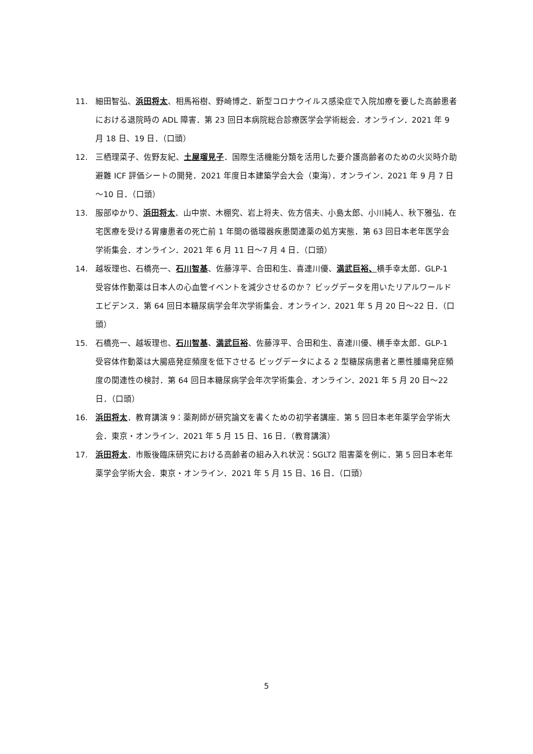11. 細田智弘、浜田将太、相馬裕樹、野崎博之．新型コロナウイルス感染症で入院加療を要した高齢患者における退院時の ADL 障害．第 23 回日本病院総合診療医学会学術総会．オンライン．2021 年 9 月 18 日、19 日．（口頭）
12. 三栖理菜子、佐野友紀、土屋瑠見子．国際生活機能分類を活用した要介護高齢者のための火災時介助避難 ICF 評価シートの開発．2021 年度日本建築学会大会（東海）．オンライン．2021 年 9 月 7 日～10 日．（口頭）
13. 服部ゆかり、浜田将太、山中崇、木棚究、岩上将夫、佐方信夫、小島太郎、小川純人、秋下雅弘．在宅医療を受ける胃瘻患者の死亡前 1 年間の循環器疾患関連薬の処方実態．第 63 回日本老年医学会学術集会．オンライン．2021 年 6 月 11 日～7 月 4 日．（口頭）
14. 越坂理也、石橋亮一、石川智基、佐藤淳平、合田和生、喜連川優、満武巨裕、横手幸太郎．GLP-1 受容体作動薬は日本人の心血管イベントを減少させるのか？ ビッグデータを用いたリアルワールドエビデンス．第 64 回日本糖尿病学会年次学術集会．オンライン．2021 年 5 月 20 日～22 日．（口頭）
15. 石橋亮一、越坂理也、石川智基、満武巨裕、佐藤淳平、合田和生、喜連川優、横手幸太郎．GLP-1 受容体作動薬は大腸癌発症頻度を低下させる ビッグデータによる 2 型糖尿病患者と悪性腫瘍発症頻度の関連性の検討．第 64 回日本糖尿病学会年次学術集会．オンライン．2021 年 5 月 20 日～22 日．（口頭）
16. 浜田将太．教育講演 9：薬剤師が研究論文を書くための初学者講座．第 5 回日本老年薬学会学術大会．東京・オンライン．2021 年 5 月 15 日、16 日．（教育講演）
17. 浜田将太．市販後臨床研究における高齢者の組み入れ状況：SGLT2 阻害薬を例に．第 5 回日本老年薬学会学術大会．東京・オンライン．2021 年 5 月 15 日、16 日．（口頭）
5